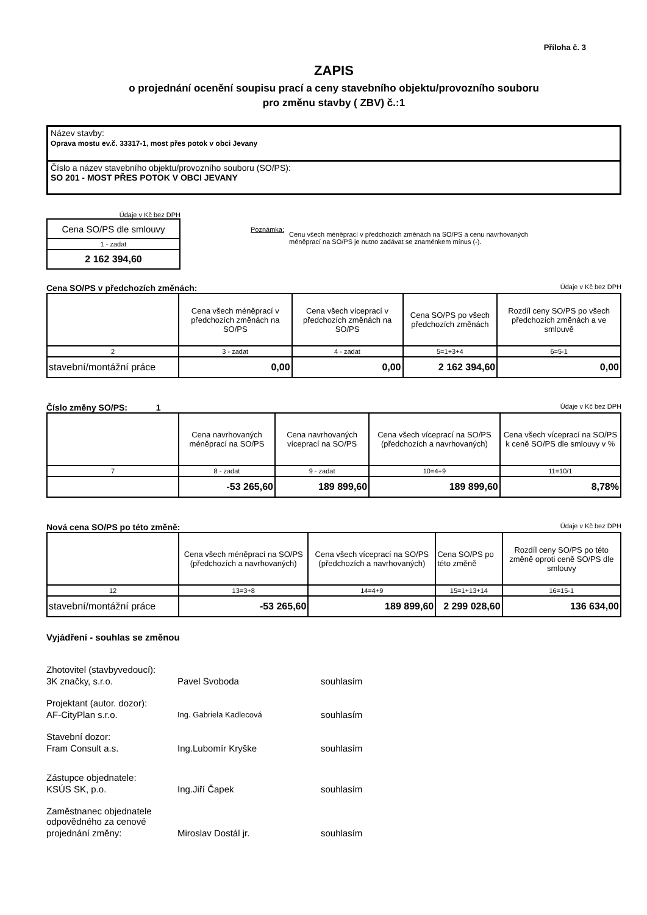Příloha č. 3
ZAPIS
o projednání ocenění soupisu prací a ceny stavebního objektu/provozního souboru
pro změnu stavby ( ZBV) č.:1
Název stavby:
Oprava mostu ev.č. 33317-1, most přes potok v obci Jevany
Číslo a název stavebního objektu/provozního souboru (SO/PS):
SO 201 - MOST PŘES POTOK V OBCI JEVANY
Údaje v Kč bez DPH
| Cena SO/PS dle smlouvy |
| 1 - zadat |
| 2 162 394,60 |
Poznámka: Cenu všech méněprací v předchozích změnách na SO/PS a cenu navrhovaných
méněprací na SO/PS je nutno zadávat se znaménkem mínus (-).
Cena SO/PS v předchozích změnách: Údaje v Kč bez DPH
| | Cena všech méněprací v předchozích změnách na SO/PS | Cena všech víceprací v předchozích změnách na SO/PS | Cena SO/PS po všech předchozích změnách | Rozdíl ceny SO/PS po všech předchozích změnách a ve smlouvě |
| 2 | 3 - zadat | 4 - zadat | 5=1+3+4 | 6=5-1 |
| stavební/montážní práce | 0,00 | 0,00 | 2 162 394,60 | 0,00 |
Číslo změny SO/PS: 1 Údaje v Kč bez DPH
| | Cena navrhovaných méněprací na SO/PS | Cena navrhovaných víceprací na SO/PS | Cena všech víceprací na SO/PS (předchozích a navrhovaných) | Cena všech víceprací na SO/PS k ceně SO/PS dle smlouvy v % |
| 7 | 8 - zadat | 9 - zadat | 10=4+9 | 11=10/1 |
| | -53 265,60 | 189 899,60 | 189 899,60 | 8,78% |
Nová cena SO/PS po této změně: Údaje v Kč bez DPH
| | Cena všech méněprací na SO/PS (předchozích a navrhovaných) | Cena všech víceprací na SO/PS (předchozích a navrhovaných) | Cena SO/PS po této změně | Rozdíl ceny SO/PS po této změně oproti ceně SO/PS dle smlouvy |
| 12 | 13=3+8 | 14=4+9 | 15=1+13+14 | 16=15-1 |
| stavební/montážní práce | -53 265,60 | 189 899,60 | 2 299 028,60 | 136 634,00 |
Vyjádření - souhlas se změnou
| Zhotovitel (stavbyvedoucí): | | |
| 3K značky, s.r.o. | Pavel Svoboda | souhlasím |
| Projektant (autor. dozor): | | |
| AF-CityPlan s.r.o. | Ing. Gabriela Kadlecová | souhlasím |
| Stavební dozor: | | |
| Fram Consult a.s. | Ing.Lubomír Kryške | souhlasím |
| Zástupce objednatele: | | |
| KSÚS SK, p.o. | Ing.Jiří Čapek | souhlasím |
| Zaměstnanec objednatele odpovědného za cenové | | |
| projednání změny: | Miroslav Dostál jr. | souhlasím |